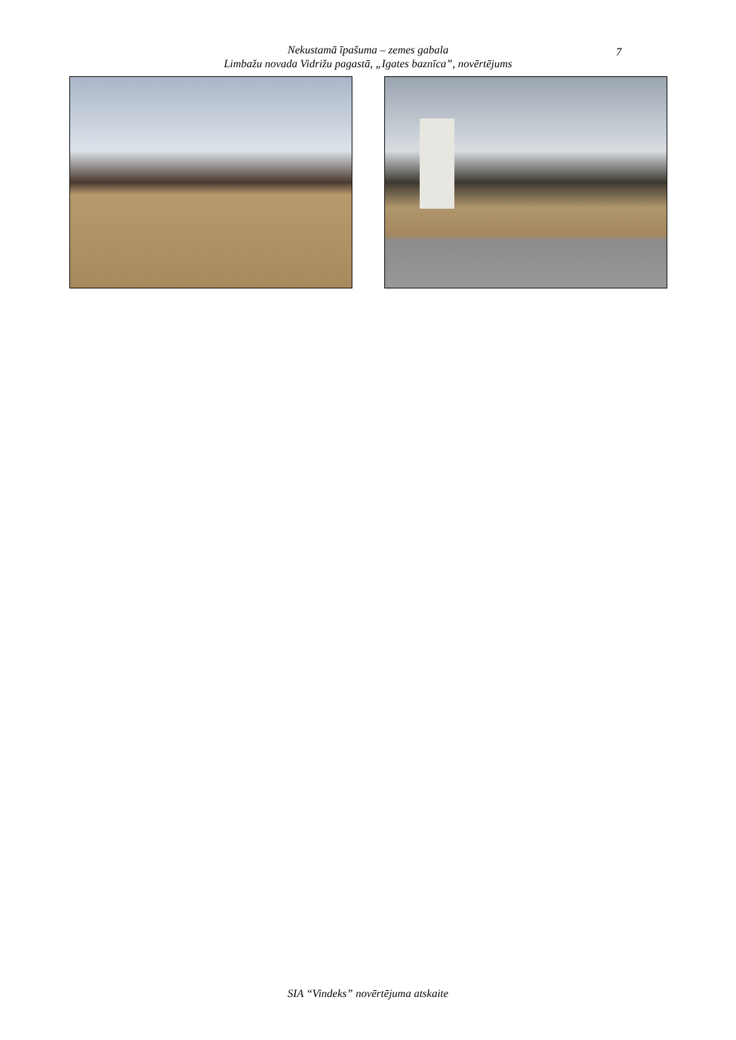Nekustamā īpašuma – zemes gabala
Limbažu novada Vidrižu pagastā, „Igates baznīca”, novērtējums
7
SIA “Vindeks” novērtējuma atskaite